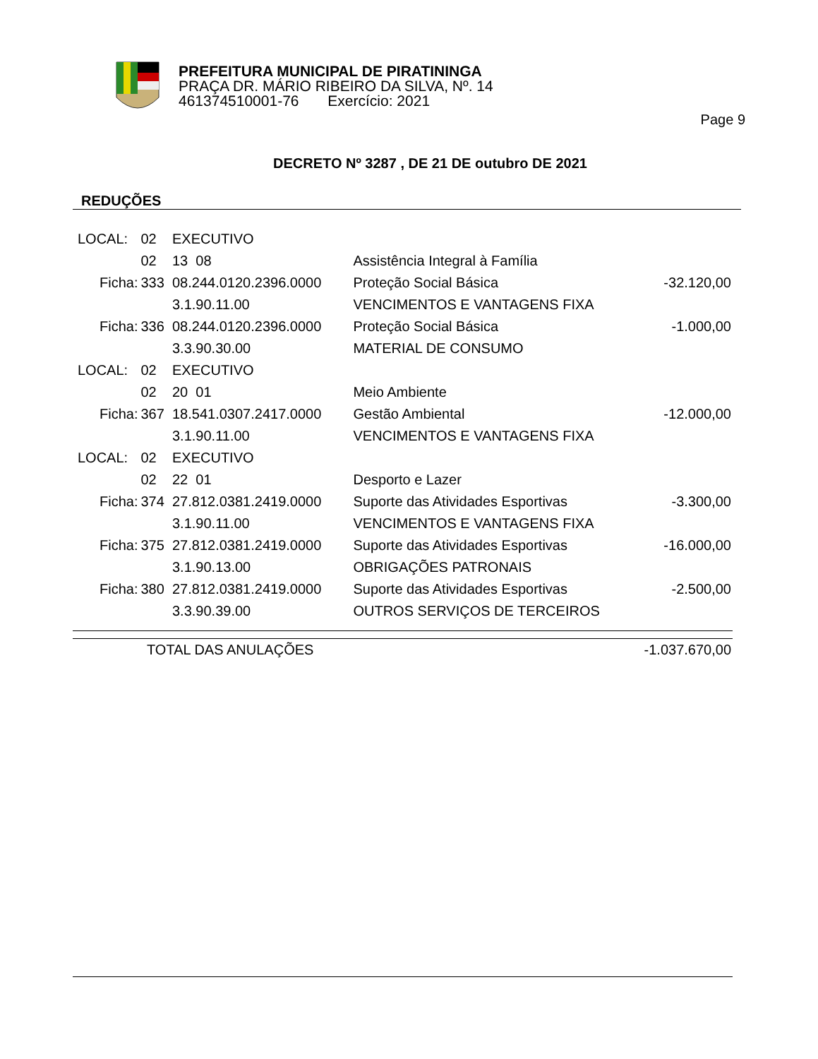PREFEITURA MUNICIPAL DE PIRATININGA
PRAÇA DR. MÁRIO RIBEIRO DA SILVA, Nº. 14
461374510001-76 Exercício: 2021
Page 9
DECRETO Nº 3287 , DE 21 DE outubro DE 2021
REDUÇÕES
| LOCAL: | 02 | EXECUTIVO | | |
| | 02 | 13 08 | Assistência Integral à Família | |
| Ficha: | 333 | 08.244.0120.2396.0000 | Proteção Social Básica | -32.120,00 |
| | | 3.1.90.11.00 | VENCIMENTOS E VANTAGENS FIXA | |
| Ficha: | 336 | 08.244.0120.2396.0000 | Proteção Social Básica | -1.000,00 |
| | | 3.3.90.30.00 | MATERIAL DE CONSUMO | |
| LOCAL: | 02 | EXECUTIVO | | |
| | 02 | 20 01 | Meio Ambiente | |
| Ficha: | 367 | 18.541.0307.2417.0000 | Gestão Ambiental | -12.000,00 |
| | | 3.1.90.11.00 | VENCIMENTOS E VANTAGENS FIXA | |
| LOCAL: | 02 | EXECUTIVO | | |
| | 02 | 22 01 | Desporto e Lazer | |
| Ficha: | 374 | 27.812.0381.2419.0000 | Suporte das Atividades Esportivas | -3.300,00 |
| | | 3.1.90.11.00 | VENCIMENTOS E VANTAGENS FIXA | |
| Ficha: | 375 | 27.812.0381.2419.0000 | Suporte das Atividades Esportivas | -16.000,00 |
| | | 3.1.90.13.00 | OBRIGAÇÕES PATRONAIS | |
| Ficha: | 380 | 27.812.0381.2419.0000 | Suporte das Atividades Esportivas | -2.500,00 |
| | | 3.3.90.39.00 | OUTROS SERVIÇOS DE TERCEIROS | |
| TOTAL DAS ANULAÇÕES | -1.037.670,00 |